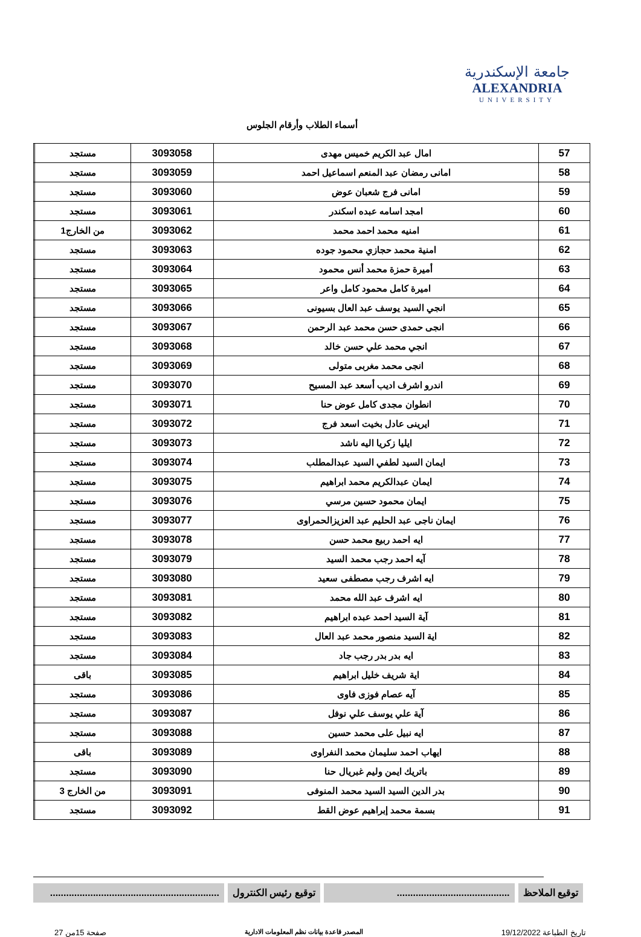جامعة الإسكندرية
ALEXANDRIA
UNIVERSITY
أسماء الطلاب وأرقام الجلوس
| 57 | امال عبد الكريم خميس مهدى | 3093058 | مستجد | |
| 58 | امانى رمضان عبد المنعم اسماعيل احمد | 3093059 | مستجد | |
| 59 | امانى فرج شعبان عوض | 3093060 | مستجد | |
| 60 | امجد اسامه عبده اسكندر | 3093061 | مستجد | |
| 61 | امنيه محمد احمد محمد | 3093062 | من الخارج1 | |
| 62 | امنية محمد حجازي محمود جوده | 3093063 | مستجد | |
| 63 | أميرة حمزة محمد أنس محمود | 3093064 | مستجد | |
| 64 | اميرة كامل محمود كامل واعر | 3093065 | مستجد | |
| 65 | انجي السيد يوسف عبد العال بسيونى | 3093066 | مستجد | |
| 66 | انجى حمدى حسن محمد عبد الرحمن | 3093067 | مستجد | |
| 67 | انجي محمد علي حسن خالد | 3093068 | مستجد | |
| 68 | انجى محمد مغربى متولى | 3093069 | مستجد | |
| 69 | اندرو اشرف اديب أسعد عبد المسيح | 3093070 | مستجد | |
| 70 | انطوان مجدى كامل عوض حنا | 3093071 | مستجد | |
| 71 | ايرينى عادل بخيت اسعد فرج | 3093072 | مستجد | |
| 72 | ايليا زكريا اليه ناشد | 3093073 | مستجد | |
| 73 | ايمان السيد لطفي السيد عبدالمطلب | 3093074 | مستجد | |
| 74 | ايمان عبدالكريم محمد ابراهيم | 3093075 | مستجد | |
| 75 | ايمان محمود حسين مرسي | 3093076 | مستجد | |
| 76 | ايمان ناجى عبد الحليم عبد العزيزالحمراوى | 3093077 | مستجد | |
| 77 | ايه احمد ربيع محمد حسن | 3093078 | مستجد | |
| 78 | آيه احمد رجب محمد السيد | 3093079 | مستجد | |
| 79 | ايه اشرف رجب مصطفى سعيد | 3093080 | مستجد | |
| 80 | ايه اشرف عبد الله محمد | 3093081 | مستجد | |
| 81 | آية السيد احمد عبده ابراهيم | 3093082 | مستجد | |
| 82 | اية السيد منصور محمد عبد العال | 3093083 | مستجد | |
| 83 | ايه بدر بدر رجب جاد | 3093084 | مستجد | |
| 84 | اية شريف خليل ابراهيم | 3093085 | باقى | |
| 85 | آيه عصام فوزى فاوى | 3093086 | مستجد | |
| 86 | آية علي يوسف علي نوفل | 3093087 | مستجد | |
| 87 | ايه نبيل على محمد حسين | 3093088 | مستجد | |
| 88 | ايهاب احمد سليمان محمد النفراوى | 3093089 | باقى | |
| 89 | باتريك ايمن وليم غبريال حنا | 3093090 | مستجد | |
| 90 | بدر الدين السيد السيد محمد المنوفى | 3093091 | من الخارج 3 | |
| 91 | بسمة محمد إبراهيم عوض القط | 3093092 | مستجد | |
توقيع الملاحظ ..........................................
توقيع رئيس الكنترول ...............................................................
تاريخ الطباعة 19/12/2022 المصدر قاعدة بيانات نظم المعلومات الادارية صفحة 15من 27